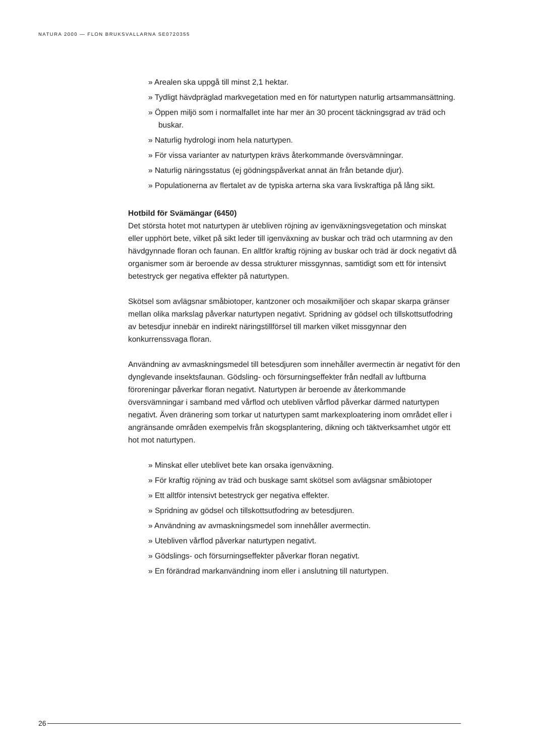NATURA 2000 — FLON BRUKSVALLARNA SE0720355
» Arealen ska uppgå till minst 2,1 hektar.
» Tydligt hävdpräglad markvegetation med en för naturtypen naturlig artsammansättning.
» Öppen miljö som i normalfallet inte har mer än 30 procent täckningsgrad av träd och buskar.
» Naturlig hydrologi inom hela naturtypen.
» För vissa varianter av naturtypen krävs återkommande översvämningar.
» Naturlig näringsstatus (ej gödningspåverkat annat än från betande djur).
» Populationerna av flertalet av de typiska arterna ska vara livskraftiga på lång sikt.
Hotbild för Svämängar (6450)
Det största hotet mot naturtypen är utebliven röjning av igenväxningsvegetation och minskat eller upphört bete, vilket på sikt leder till igenväxning av buskar och träd och utarmning av den hävdgynnade floran och faunan. En alltför kraftig röjning av buskar och träd är dock negativt då organismer som är beroende av dessa strukturer missgynnas, samtidigt som ett för intensivt betestryck ger negativa effekter på naturtypen.
Skötsel som avlägsnar småbiotoper, kantzoner och mosaikmiljöer och skapar skarpa gränser mellan olika markslag påverkar naturtypen negativt. Spridning av gödsel och tillskottsutfodring av betesdjur innebär en indirekt näringstillförsel till marken vilket missgynnar den konkurrenssvaga floran.
Användning av avmaskningsmedel till betesdjuren som innehåller avermectin är negativt för den dynglevande insektsfaunan. Gödsling- och försurningseffekter från nedfall av luftburna föroreningar påverkar floran negativt. Naturtypen är beroende av återkommande översvämningar i samband med vårflod och utebliven vårflod påverkar därmed naturtypen negativt. Även dränering som torkar ut naturtypen samt markexploatering inom området eller i angränsande områden exempelvis från skogsplantering, dikning och täktverksamhet utgör ett hot mot naturtypen.
» Minskat eller uteblivet bete kan orsaka igenväxning.
» För kraftig röjning av träd och buskage samt skötsel som avlägsnar småbiotoper
» Ett alltför intensivt betestryck ger negativa effekter.
» Spridning av gödsel och tillskottsutfodring av betesdjuren.
» Användning av avmaskningsmedel som innehåller avermectin.
» Utebliven vårflod påverkar naturtypen negativt.
» Gödslings- och försurningseffekter påverkar floran negativt.
» En förändrad markanvändning inom eller i anslutning till naturtypen.
26